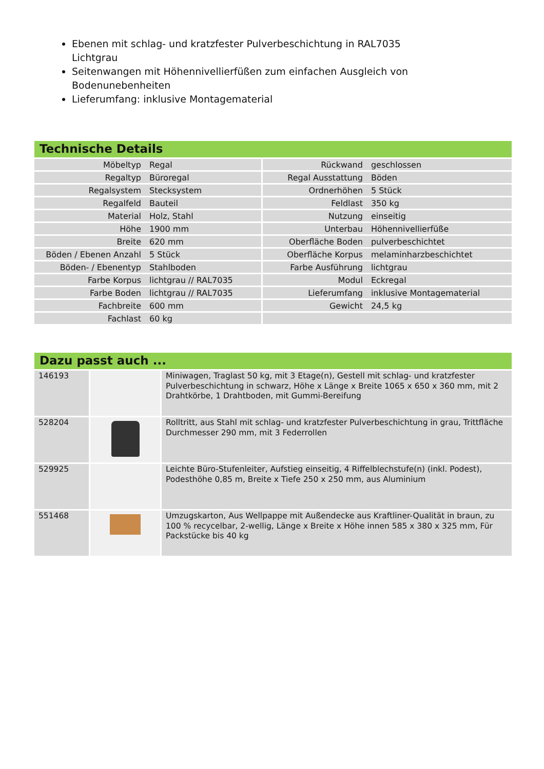Ebenen mit schlag- und kratzfester Pulverbeschichtung in RAL7035 Lichtgrau
Seitenwangen mit Höhennivellierfüßen zum einfachen Ausgleich von Bodenunebenheiten
Lieferumfang: inklusive Montagematerial
Technische Details
| Möbeltyp | Regal | Rückwand | geschlossen |
| Regaltyp | Büroregal | Regal Ausstattung | Böden |
| Regalsystem | Stecksystem | Ordnerhöhen | 5 Stück |
| Regalfeld | Bauteil | Feldlast | 350 kg |
| Material | Holz, Stahl | Nutzung | einseitig |
| Höhe | 1900 mm | Unterbau | Höhennivellierfüße |
| Breite | 620 mm | Oberfläche Boden | pulverbeschichtet |
| Böden / Ebenen Anzahl | 5 Stück | Oberfläche Korpus | melaminharzbeschichtet |
| Böden- / Ebenentyp | Stahlboden | Farbe Ausführung | lichtgrau |
| Farbe Korpus | lichtgrau // RAL7035 | Modul | Eckregal |
| Farbe Boden | lichtgrau // RAL7035 | Lieferumfang | inklusive Montagematerial |
| Fachbreite | 600 mm | Gewicht | 24,5 kg |
| Fachlast | 60 kg | | |
Dazu passt auch ...
| 146193 | | Miniwagen, Traglast 50 kg, mit 3 Etage(n), Gestell mit schlag- und kratzfester Pulverbeschichtung in schwarz, Höhe x Länge x Breite 1065 x 650 x 360 mm, mit 2 Drahtkörbe, 1 Drahtboden, mit Gummi-Bereifung |
| 528204 | | Rolltritt, aus Stahl mit schlag- und kratzfester Pulverbeschichtung in grau, Trittfläche Durchmesser 290 mm, mit 3 Federrollen |
| 529925 | | Leichte Büro-Stufenleiter, Aufstieg einseitig, 4 Riffelblechstufe(n) (inkl. Podest), Podesthöhe 0,85 m, Breite x Tiefe 250 x 250 mm, aus Aluminium |
| 551468 | | Umzugskarton, Aus Wellpappe mit Außendecke aus Kraftliner-Qualität in braun, zu 100 % recycelbar, 2-wellig, Länge x Breite x Höhe innen 585 x 380 x 325 mm, Für Packstücke bis 40 kg |